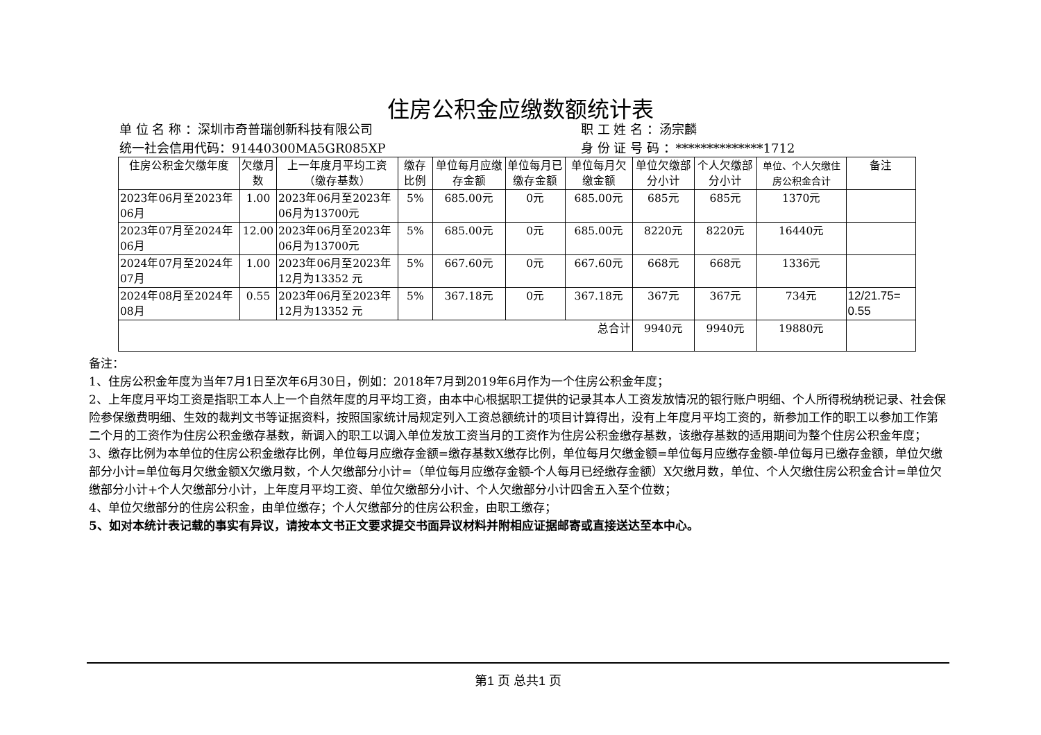住房公积金应缴数额统计表
单 位 名 称 ：深圳市奇普瑞创新科技有限公司
职 工 姓 名 ：汤宗麟
统一社会信用代码：91440300MA5GR085XP
身 份 证 号 码 ：**************1712
| 住房公积金欠缴年度 | 欠缴月数 | 上一年度月平均工资（缴存基数） | 缴存比例 | 单位每月应缴存金额 | 单位每月已缴存金额 | 单位每月欠缴金额 | 单位欠缴部分小计 | 个人欠缴部分小计 | 单位、个人欠缴住房公积金合计 | 备注 |
| --- | --- | --- | --- | --- | --- | --- | --- | --- | --- | --- |
| 2023年06月至2023年06月 | 1.00 | 2023年06月至2023年06月为13700元 | 5% | 685.00元 | 0元 | 685.00元 | 685元 | 685元 | 1370元 | |
| 2023年07月至2024年06月 | 12.00 | 2023年06月至2023年06月为13700元 | 5% | 685.00元 | 0元 | 685.00元 | 8220元 | 8220元 | 16440元 | |
| 2024年07月至2024年07月 | 1.00 | 2023年06月至2023年12月为13352 元 | 5% | 667.60元 | 0元 | 667.60元 | 668元 | 668元 | 1336元 | |
| 2024年08月至2024年08月 | 0.55 | 2023年06月至2023年12月为13352 元 | 5% | 367.18元 | 0元 | 367.18元 | 367元 | 367元 | 734元 | 12/21.75= 0.55 |
| 总合计 | | | | | | | 9940元 | 9940元 | 19880元 | |
备注：
1、住房公积金年度为当年7月1日至次年6月30日，例如：2018年7月到2019年6月作为一个住房公积金年度；
2、上年度月平均工资是指职工本人上一个自然年度的月平均工资，由本中心根据职工提供的记录其本人工资发放情况的银行账户明细、个人所得税纳税记录、社会保险参保缴费明细、生效的裁判文书等证据资料，按照国家统计局规定列入工资总额统计的项目计算得出，没有上年度月平均工资的，新参加工作的职工以参加工作第二个月的工资作为住房公积金缴存基数，新调入的职工以调入单位发放工资当月的工资作为住房公积金缴存基数，该缴存基数的适用期间为整个住房公积金年度；
3、缴存比例为本单位的住房公积金缴存比例，单位每月应缴存金额=缴存基数X缴存比例，单位每月欠缴金额=单位每月应缴存金额-单位每月已缴存金额，单位欠缴部分小计=单位每月欠缴金额X欠缴月数，个人欠缴部分小计=（单位每月应缴存金额-个人每月已经缴存金额）X欠缴月数，单位、个人欠缴住房公积金合计=单位欠缴部分小计+个人欠缴部分小计，上年度月平均工资、单位欠缴部分小计、个人欠缴部分小计四舍五入至个位数；
4、单位欠缴部分的住房公积金，由单位缴存；个人欠缴部分的住房公积金，由职工缴存；
5、如对本统计表记载的事实有异议，请按本文书正文要求提交书面异议材料并附相应证据邮寄或直接送达至本中心。
第1 页 总共1 页